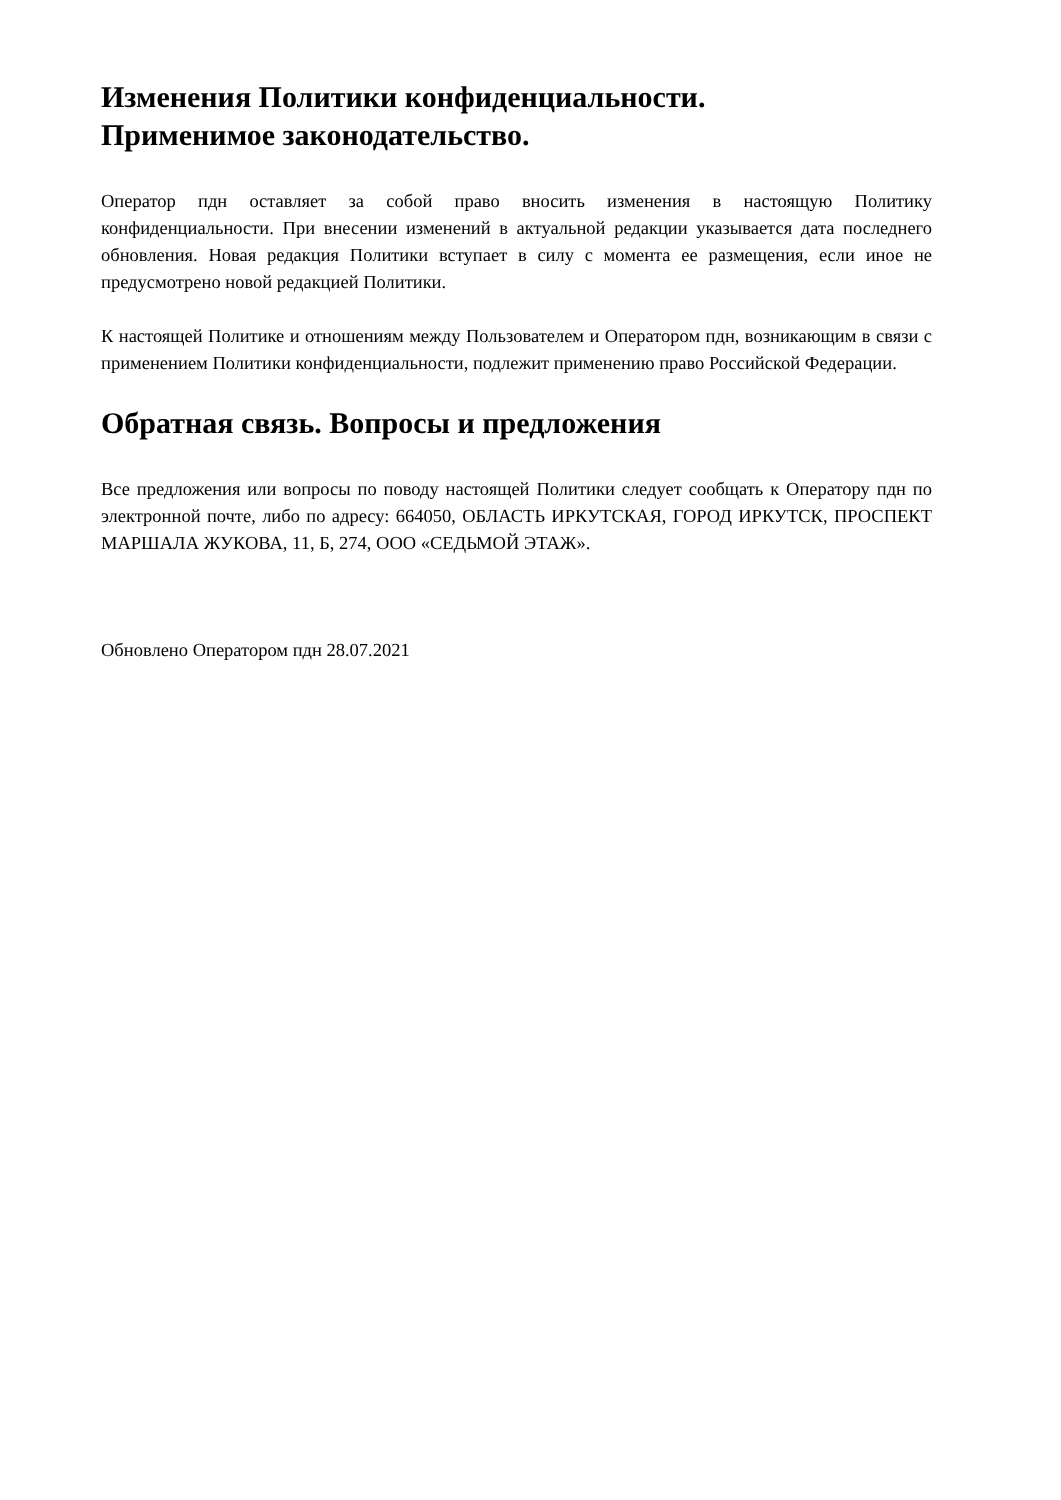Изменения Политики конфиденциальности.
Применимое законодательство.
Оператор пдн оставляет за собой право вносить изменения в настоящую Политику конфиденциальности. При внесении изменений в актуальной редакции указывается дата последнего обновления. Новая редакция Политики вступает в силу с момента ее размещения, если иное не предусмотрено новой редакцией Политики.
К настоящей Политике и отношениям между Пользователем и Оператором пдн, возникающим в связи с применением Политики конфиденциальности, подлежит применению право Российской Федерации.
Обратная связь. Вопросы и предложения
Все предложения или вопросы по поводу настоящей Политики следует сообщать к Оператору пдн по электронной почте, либо по адресу: 664050, ОБЛАСТЬ ИРКУТСКАЯ, ГОРОД ИРКУТСК, ПРОСПЕКТ МАРШАЛА ЖУКОВА, 11, Б, 274, ООО «СЕДЬМОЙ ЭТАЖ».
Обновлено Оператором пдн 28.07.2021